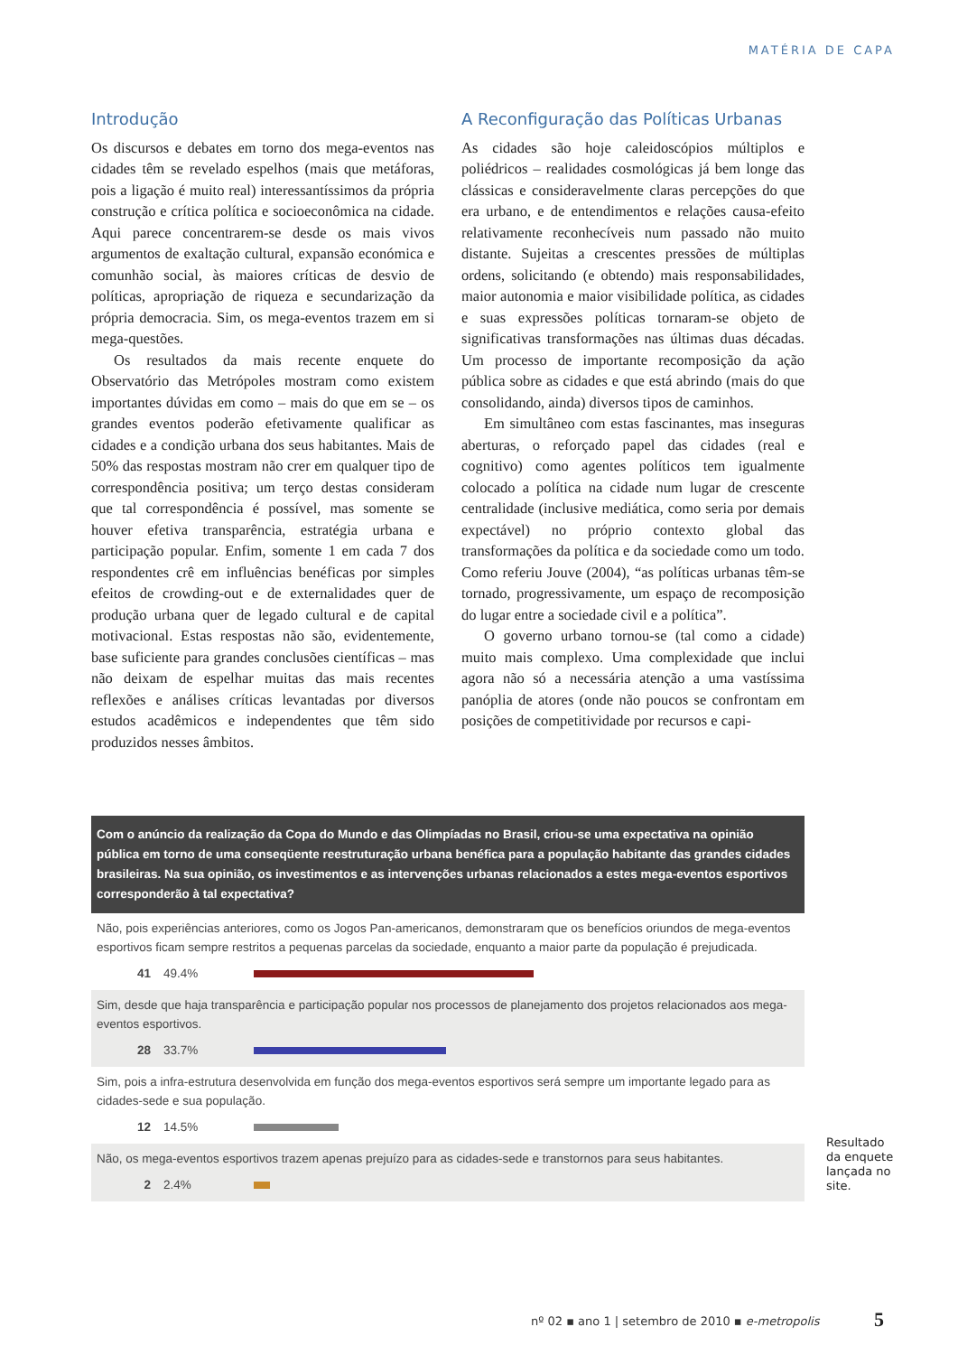MATÉRIA DE CAPA
Introdução
Os discursos e debates em torno dos mega-eventos nas cidades têm se revelado espelhos (mais que metáforas, pois a ligação é muito real) interessantíssimos da própria construção e crítica política e socioeconômica na cidade. Aqui parece concentrarem-se desde os mais vivos argumentos de exaltação cultural, expansão económica e comunhão social, às maiores críticas de desvio de políticas, apropriação de riqueza e secundarização da própria democracia. Sim, os mega-eventos trazem em si mega-questões.
Os resultados da mais recente enquete do Observatório das Metrópoles mostram como existem importantes dúvidas em como – mais do que em se – os grandes eventos poderão efetivamente qualificar as cidades e a condição urbana dos seus habitantes. Mais de 50% das respostas mostram não crer em qualquer tipo de correspondência positiva; um terço destas consideram que tal correspondência é possível, mas somente se houver efetiva transparência, estratégia urbana e participação popular. Enfim, somente 1 em cada 7 dos respondentes crê em influências benéficas por simples efeitos de crowding-out e de externalidades quer de produção urbana quer de legado cultural e de capital motivacional. Estas respostas não são, evidentemente, base suficiente para grandes conclusões científicas – mas não deixam de espelhar muitas das mais recentes reflexões e análises críticas levantadas por diversos estudos acadêmicos e independentes que têm sido produzidos nesses âmbitos.
A Reconfiguração das Políticas Urbanas
As cidades são hoje caleidoscópios múltiplos e poliédricos – realidades cosmológicas já bem longe das clássicas e consideravelmente claras percepções do que era urbano, e de entendimentos e relações causa-efeito relativamente reconhecíveis num passado não muito distante. Sujeitas a crescentes pressões de múltiplas ordens, solicitando (e obtendo) mais responsabilidades, maior autonomia e maior visibilidade política, as cidades e suas expressões políticas tornaram-se objeto de significativas transformações nas últimas duas décadas. Um processo de importante recomposição da ação pública sobre as cidades e que está abrindo (mais do que consolidando, ainda) diversos tipos de caminhos.
Em simultâneo com estas fascinantes, mas inseguras aberturas, o reforçado papel das cidades (real e cognitivo) como agentes políticos tem igualmente colocado a política na cidade num lugar de crescente centralidade (inclusive mediática, como seria por demais expectável) no próprio contexto global das transformações da política e da sociedade como um todo. Como referiu Jouve (2004), “as políticas urbanas têm-se tornado, progressivamente, um espaço de recomposição do lugar entre a sociedade civil e a política”.
O governo urbano tornou-se (tal como a cidade) muito mais complexo. Uma complexidade que inclui agora não só a necessária atenção a uma vastíssima panóplia de atores (onde não poucos se confrontam em posições de competitividade por recursos e capi-
Com o anúncio da realização da Copa do Mundo e das Olimpíadas no Brasil, criou-se uma expectativa na opinião pública em torno de uma conseqüente reestruturação urbana benéfica para a população habitante das grandes cidades brasileiras. Na sua opinião, os investimentos e as intervenções urbanas relacionados a estes mega-eventos esportivos corresponderão à tal expectativa?
Não, pois experiências anteriores, como os Jogos Pan-americanos, demonstraram que os benefícios oriundos de mega-eventos esportivos ficam sempre restritos a pequenas parcelas da sociedade, enquanto a maior parte da população é prejudicada.
41 49.4%
Sim, desde que haja transparência e participação popular nos processos de planejamento dos projetos relacionados aos mega-eventos esportivos.
28 33.7%
Sim, pois a infra-estrutura desenvolvida em função dos mega-eventos esportivos será sempre um importante legado para as cidades-sede e sua população.
12 14.5%
Não, os mega-eventos esportivos trazem apenas prejuízo para as cidades-sede e transtornos para seus habitantes.
2 2.4%
Resultado
da enquete
lançada no
site.
nº 02 ▪ ano 1 | setembro de 2010 ▪ e-metropolis
5